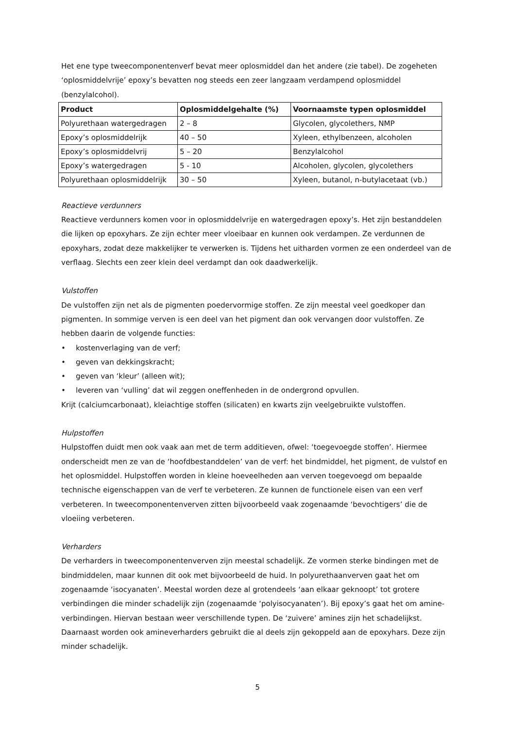Het ene type tweecomponentenverf bevat meer oplosmiddel dan het andere (zie tabel). De zogeheten ‘oplosmiddelvrije’ epoxy’s bevatten nog steeds een zeer langzaam verdampend oplosmiddel (benzylalcohol).
| Product | Oplosmiddelgehalte (%) | Voornaamste typen oplosmiddel |
| --- | --- | --- |
| Polyurethaan watergedragen | 2 – 8 | Glycolen, glycolethers, NMP |
| Epoxy’s oplosmiddelrijk | 40 – 50 | Xyleen, ethylbenzeen, alcoholen |
| Epoxy’s oplosmiddelvrij | 5 – 20 | Benzylalcohol |
| Epoxy’s watergedragen | 5 - 10 | Alcoholen, glycolen, glycolethers |
| Polyurethaan oplosmiddelrijk | 30 – 50 | Xyleen, butanol, n-butylacetaat (vb.) |
Reactieve verdunners
Reactieve verdunners komen voor in oplosmiddelvrije en watergedragen epoxy’s. Het zijn bestanddelen die lijken op epoxyhars. Ze zijn echter meer vloeibaar en kunnen ook verdampen. Ze verdunnen de epoxyhars, zodat deze makkelijker te verwerken is. Tijdens het uitharden vormen ze een onderdeel van de verflaag. Slechts een zeer klein deel verdampt dan ook daadwerkelijk.
Vulstoffen
De vulstoffen zijn net als de pigmenten poedervormige stoffen. Ze zijn meestal veel goedkoper dan pigmenten. In sommige verven is een deel van het pigment dan ook vervangen door vulstoffen. Ze hebben daarin de volgende functies:
• kostenverlaging van de verf;
• geven van dekkingskracht;
• geven van ‘kleur’ (alleen wit);
• leveren van ‘vulling’ dat wil zeggen oneffenheden in de ondergrond opvullen.
Krijt (calciumcarbonaat), kleiachtige stoffen (silicaten) en kwarts zijn veelgebruikte vulstoffen.
Hulpstoffen
Hulpstoffen duidt men ook vaak aan met de term additieven, ofwel: ‘toegevoegde stoffen’. Hiermee onderscheidt men ze van de ‘hoofdbestanddelen’ van de verf: het bindmiddel, het pigment, de vulstof en het oplosmiddel. Hulpstoffen worden in kleine hoeveelheden aan verven toegevoegd om bepaalde technische eigenschappen van de verf te verbeteren. Ze kunnen de functionele eisen van een verf verbeteren. In tweecomponentenverven zitten bijvoorbeeld vaak zogenaamde ‘bevochtigers’ die de vloeiing verbeteren.
Verharders
De verharders in tweecomponentenverven zijn meestal schadelijk. Ze vormen sterke bindingen met de bindmiddelen, maar kunnen dit ook met bijvoorbeeld de huid. In polyurethaanverven gaat het om zogenaamde ‘isocyanaten’. Meestal worden deze al grotendeels ‘aan elkaar geknoopt’ tot grotere verbindingen die minder schadelijk zijn (zogenaamde ‘polyisocyanaten’). Bij epoxy’s gaat het om amine-verbindingen. Hiervan bestaan weer verschillende typen. De ‘zuivere’ amines zijn het schadelijkst. Daarnaast worden ook amineverharders gebruikt die al deels zijn gekoppeld aan de epoxyhars. Deze zijn minder schadelijk.
5